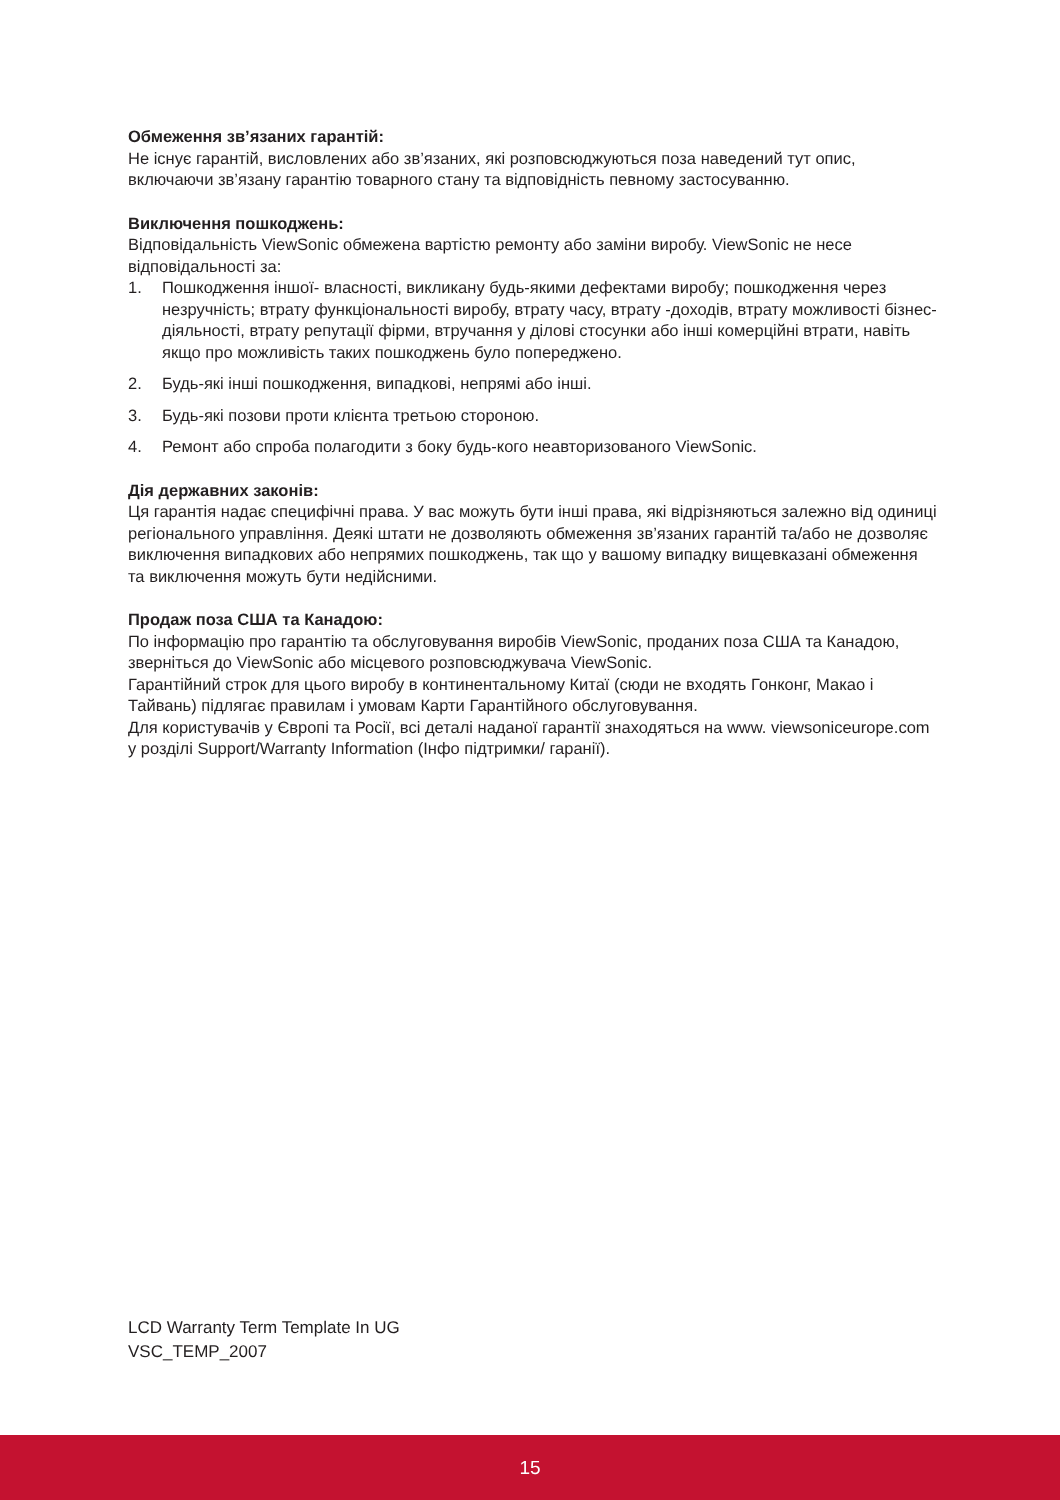Обмеження зв’язаних гарантій:
Не існує гарантій, висловлених або зв’язаних, які розповсюджуються поза наведений тут опис, включаючи зв’язану гарантію товарного стану та відповідність певному застосуванню.
Виключення пошкоджень:
Відповідальність ViewSonic обмежена вартістю ремонту або заміни виробу. ViewSonic не несе відповідальності за:
1. Пошкодження іншої- власності, викликану будь-якими дефектами виробу; пошкодження через незручність; втрату функціональності виробу, втрату часу, втрату -доходів, втрату можливості бізнес-діяльності, втрату репутації фірми, втручання у ділові стосунки або інші комерційні втрати, навіть якщо про можливість таких пошкоджень було попереджено.
2. Будь-які інші пошкодження, випадкові, непрямі або інші.
3. Будь-які позови проти клієнта третьою стороною.
4. Ремонт або спроба полагодити з боку будь-кого неавторизованого ViewSonic.
Дія державних законів:
Ця гарантія надає специфічні права. У вас можуть бути інші права, які відрізняються залежно від одиниці регіонального управління. Деякі штати не дозволяють обмеження зв’язаних гарантій та/або не дозволяє виключення випадкових або непрямих пошкоджень, так що у вашому випадку вищевказані обмеження та виключення можуть бути недійсними.
Продаж поза США та Канадою:
По інформацію про гарантію та обслуговування виробів ViewSonic, проданих поза США та Канадою, зверніться до ViewSonic або місцевого розповсюджувача ViewSonic.
Гарантійний строк для цього виробу в континентальному Китаї (сюди не входять Гонконг, Макао і Тайвань) підлягає правилам і умовам Карти Гарантійного обслуговування.
Для користувачів у Європі та Росії, всі деталі наданої гарантії знаходяться на www. viewsoniceurope.com у розділі Support/Warranty Information (Інфо підтримки/ гаранії).
LCD Warranty Term Template In UG
VSC_TEMP_2007
15